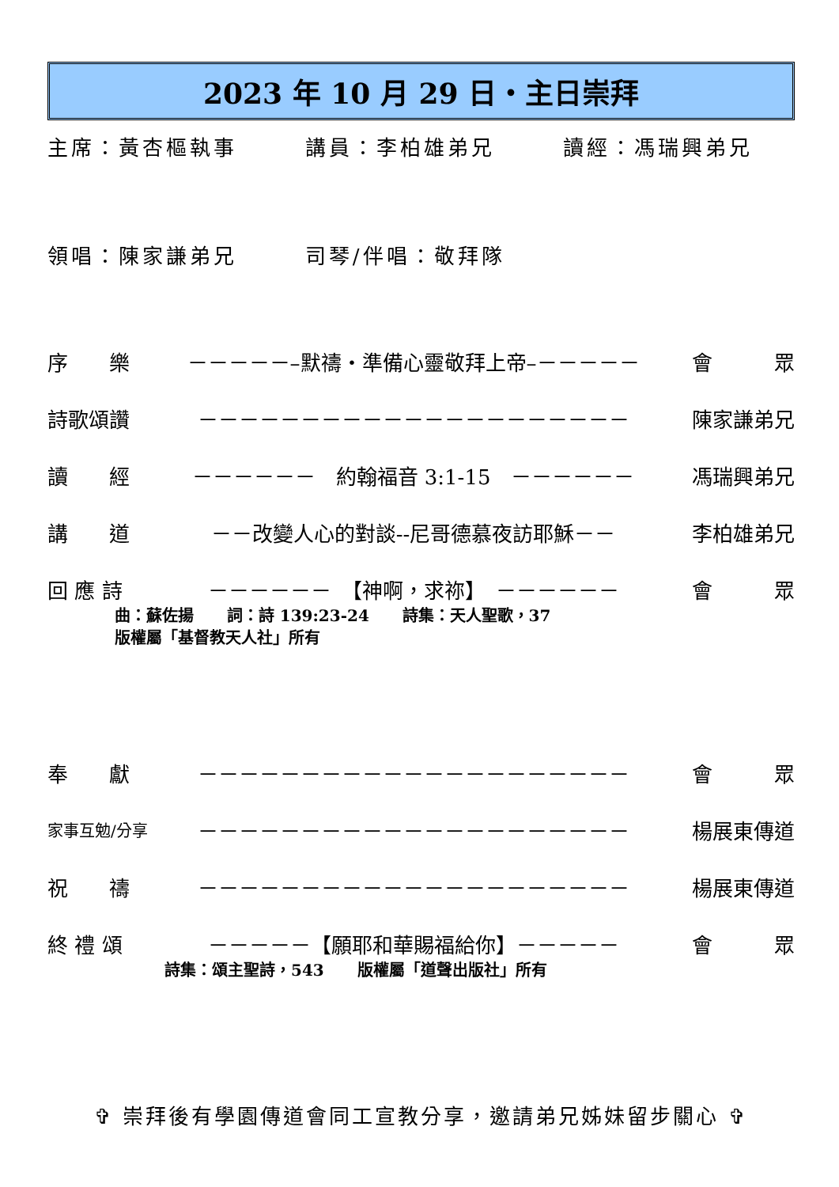2023 年 10 月 29 日・主日崇拜
主席：黃杏樞執事 講員：李柏雄弟兄 讀經：馮瑞興弟兄
領唱：陳家謙弟兄 司琴/伴唱：敬拜隊
序　　樂 －－－－－–默禱・準備心靈敬拜上帝–－－－－－ 會　　　眾
詩歌頌讚 －－－－－－－－－－－－－－－－－－－－－ 陳家謙弟兄
讀　　經 －－－－－－　約翰福音 3:1-15　－－－－－－ 馮瑞興弟兄
講　　道 －－改變人心的對談--尼哥德慕夜訪耶穌－－ 李柏雄弟兄
回 應 詩 －－－－－－　【神啊，求祢】　－－－－－－ 會　　　眾
曲：蘇佐揚 詞：詩 139:23-24 詩集：天人聖歌，37
版權屬「基督教天人社」所有
奉　　獻 －－－－－－－－－－－－－－－－－－－－－ 會　　　眾
家事互勉/分享 －－－－－－－－－－－－－－－－－－－－－ 楊展東傳道
祝　　禱 －－－－－－－－－－－－－－－－－－－－－ 楊展東傳道
終 禮 頌 －－－－－【願耶和華賜福給你】－－－－－ 會　　　眾
詩集：頌主聖詩，543 版權屬「道聲出版社」所有
✞ 崇拜後有學園傳道會同工宣教分享，邀請弟兄姊妹留步關心 ✞